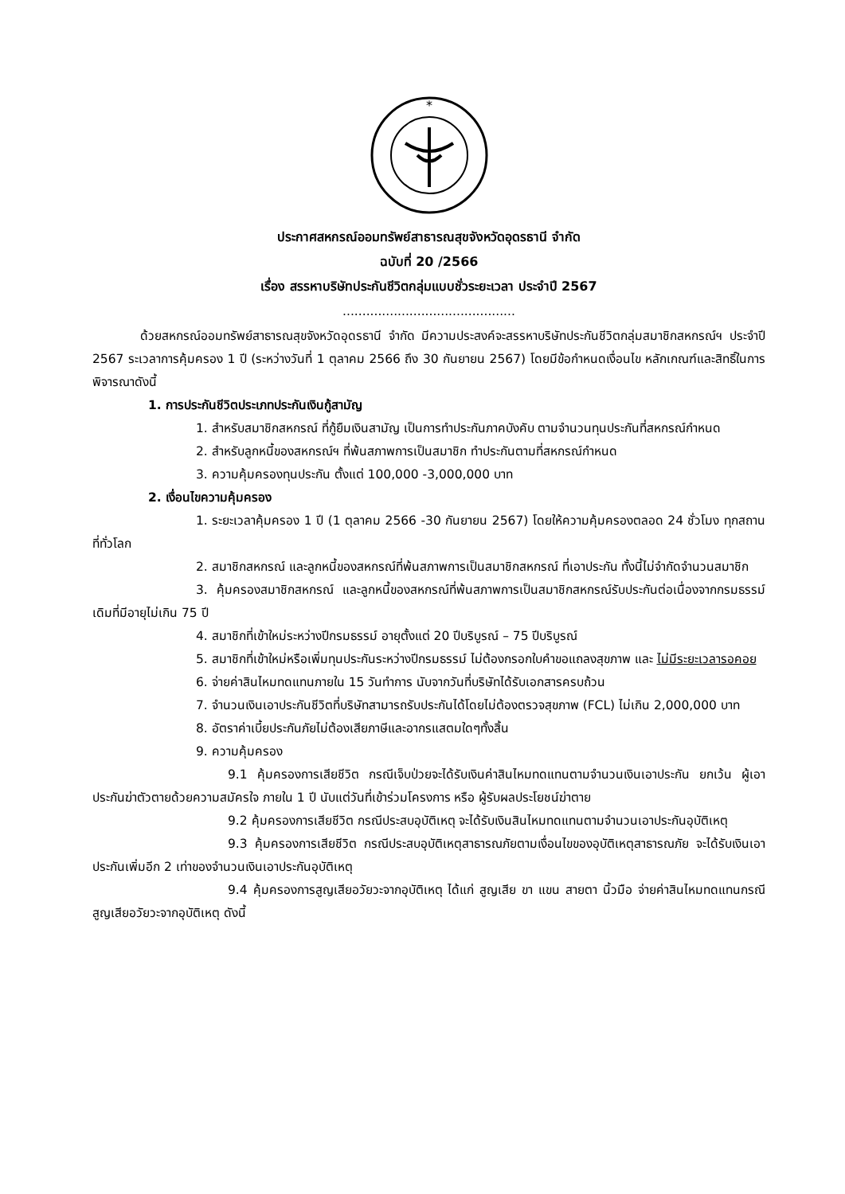*
ประกาศสหกรณ์ออมทรัพย์สาธารณสุขจังหวัดอุดรธานี จำกัด
ฉบับที่ 20 /2566
เรื่อง สรรหาบริษัทประกันชีวิตกลุ่มแบบชั่วระยะเวลา ประจำปี 2567
............................................
ด้วยสหกรณ์ออมทรัพย์สาธารณสุขจังหวัดอุดรธานี จำกัด มีความประสงค์จะสรรหาบริษัทประกันชีวิตกลุ่มสมาชิกสหกรณ์ฯ ประจำปี 2567 ระเวลาการคุ้มครอง 1 ปี (ระหว่างวันที่ 1 ตุลาคม 2566 ถึง 30 กันยายน 2567) โดยมีข้อกำหนดเงื่อนไข หลักเกณฑ์และสิทธิ์ในการพิจารณาดังนี้
1. การประกันชีวิตประเภทประกันเงินกู้สามัญ
1. สำหรับสมาชิกสหกรณ์ ที่กู้ยืมเงินสามัญ เป็นการทำประกันภาคบังคับ ตามจำนวนทุนประกันที่สหกรณ์กำหนด
2. สำหรับลูกหนี้ของสหกรณ์ฯ ที่พ้นสภาพการเป็นสมาชิก ทำประกันตามที่สหกรณ์กำหนด
3. ความคุ้มครองทุนประกัน ตั้งแต่ 100,000 -3,000,000 บาท
2. เงื่อนไขความคุ้มครอง
1. ระยะเวลาคุ้มครอง 1 ปี (1 ตุลาคม 2566 -30 กันยายน 2567) โดยให้ความคุ้มครองตลอด 24 ชั่วโมง ทุกสถานที่ทั่วโลก
2. สมาชิกสหกรณ์ และลูกหนี้ของสหกรณ์ที่พ้นสภาพการเป็นสมาชิกสหกรณ์ ที่เอาประกัน ทั้งนี้ไม่จำกัดจำนวนสมาชิก
3. คุ้มครองสมาชิกสหกรณ์ และลูกหนี้ของสหกรณ์ที่พ้นสภาพการเป็นสมาชิกสหกรณ์รับประกันต่อเนื่องจากกรมธรรม์เดิมที่มีอายุไม่เกิน 75 ปี
4. สมาชิกที่เข้าใหม่ระหว่างปีกรมธรรม์ อายุตั้งแต่ 20 ปีบริบูรณ์ – 75 ปีบริบูรณ์
5. สมาชิกที่เข้าใหม่หรือเพิ่มทุนประกันระหว่างปีกรมธรรม์ ไม่ต้องกรอกใบคำขอแถลงสุขภาพ และ ไม่มีระยะเวลารอคอย
6. จ่ายค่าสินไหมทดแทนภายใน 15 วันทำการ นับจากวันที่บริษัทได้รับเอกสารครบถ้วน
7. จำนวนเงินเอาประกันชีวิตที่บริษัทสามารถรับประกันได้โดยไม่ต้องตรวจสุขภาพ (FCL) ไม่เกิน 2,000,000 บาท
8. อัตราค่าเบี้ยประกันภัยไม่ต้องเสียภาษีและอากรแสตมใดๆทั้งสิ้น
9. ความคุ้มครอง
9.1 คุ้มครองการเสียชีวิต กรณีเจ็บป่วยจะได้รับเงินค่าสินไหมทดแทนตามจำนวนเงินเอาประกัน ยกเว้น ผู้เอาประกันฆ่าตัวตายด้วยความสมัครใจ ภายใน 1 ปี นับแต่วันที่เข้าร่วมโครงการ หรือ ผู้รับผลประโยชน์ฆ่าตาย
9.2 คุ้มครองการเสียชีวิต กรณีประสบอุบัติเหตุ จะได้รับเงินสินไหมทดแทนตามจำนวนเอาประกันอุบัติเหตุ
9.3 คุ้มครองการเสียชีวิต กรณีประสบอุบัติเหตุสาธารณภัยตามเงื่อนไขของอุบัติเหตุสาธารณภัย จะได้รับเงินเอาประกันเพิ่มอีก 2 เท่าของจำนวนเงินเอาประกันอุบัติเหตุ
9.4 คุ้มครองการสูญเสียอวัยวะจากอุบัติเหตุ ได้แก่ สูญเสีย ขา แขน สายตา นิ้วมือ จ่ายค่าสินไหมทดแทนกรณีสูญเสียอวัยวะจากอุบัติเหตุ ดังนี้